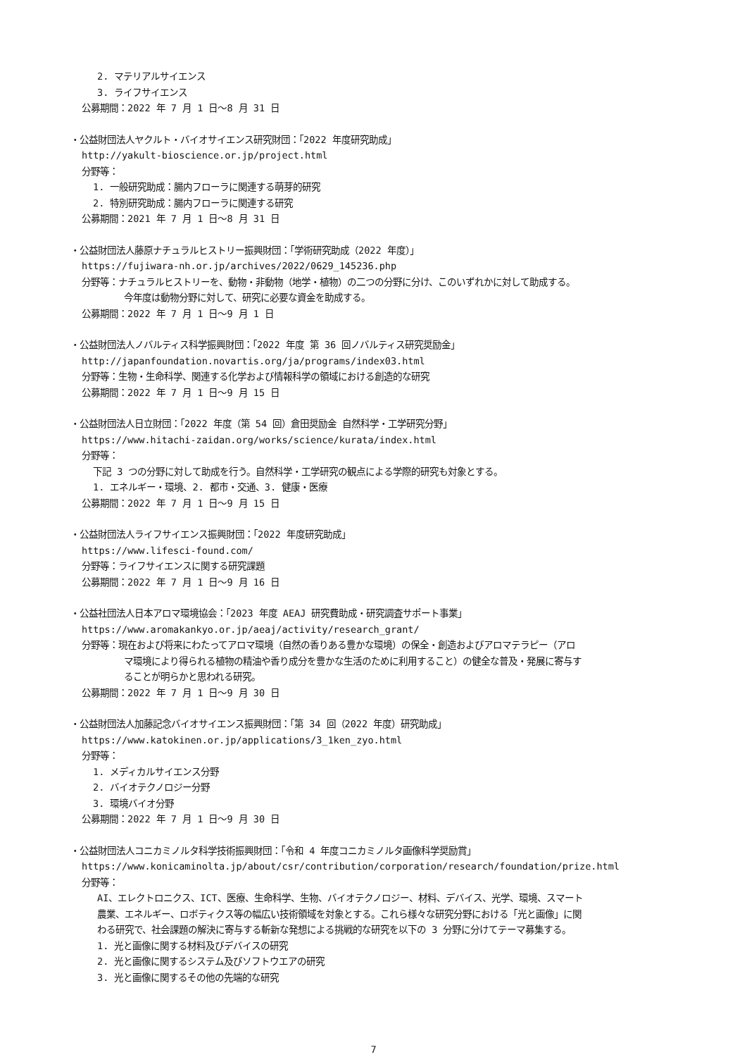2. マテリアルサイエンス
3. ライフサイエンス
公募期間：2022 年 7 月 1 日～8 月 31 日
・公益財団法人ヤクルト・バイオサイエンス研究財団：「2022 年度研究助成」
http://yakult-bioscience.or.jp/project.html
分野等：
1. 一般研究助成：腸内フローラに関連する萌芽的研究
2. 特別研究助成：腸内フローラに関連する研究
公募期間：2021 年 7 月 1 日～8 月 31 日
・公益財団法人藤原ナチュラルヒストリー振興財団：「学術研究助成（2022 年度）」
https://fujiwara-nh.or.jp/archives/2022/0629_145236.php
分野等：ナチュラルヒストリーを、動物・非動物（地学・植物）の二つの分野に分け、このいずれかに対して助成する。
今年度は動物分野に対して、研究に必要な資金を助成する。
公募期間：2022 年 7 月 1 日～9 月 1 日
・公益財団法人ノバルティス科学振興財団：「2022 年度 第 36 回ノバルティス研究奨励金」
http://japanfoundation.novartis.org/ja/programs/index03.html
分野等：生物・生命科学、関連する化学および情報科学の領域における創造的な研究
公募期間：2022 年 7 月 1 日～9 月 15 日
・公益財団法人日立財団：「2022 年度（第 54 回）倉田奨励金 自然科学・工学研究分野」
https://www.hitachi-zaidan.org/works/science/kurata/index.html
分野等：
下記 3 つの分野に対して助成を行う。自然科学・工学研究の観点による学際的研究も対象とする。
1. エネルギー・環境、2. 都市・交通、3. 健康・医療
公募期間：2022 年 7 月 1 日～9 月 15 日
・公益財団法人ライフサイエンス振興財団：「2022 年度研究助成」
https://www.lifesci-found.com/
分野等：ライフサイエンスに関する研究課題
公募期間：2022 年 7 月 1 日～9 月 16 日
・公益社団法人日本アロマ環境協会：「2023 年度 AEAJ 研究費助成・研究調査サポート事業」
https://www.aromakankyo.or.jp/aeaj/activity/research_grant/
分野等：現在および将来にわたってアロマ環境（自然の香りある豊かな環境）の保全・創造およびアロマテラピー（アロ
マ環境により得られる植物の精油や香り成分を豊かな生活のために利用すること）の健全な普及・発展に寄与す
ることが明らかと思われる研究。
公募期間：2022 年 7 月 1 日～9 月 30 日
・公益財団法人加藤記念バイオサイエンス振興財団：「第 34 回（2022 年度）研究助成」
https://www.katokinen.or.jp/applications/3_1ken_zyo.html
分野等：
1. メディカルサイエンス分野
2. バイオテクノロジー分野
3. 環境バイオ分野
公募期間：2022 年 7 月 1 日～9 月 30 日
・公益財団法人コニカミノルタ科学技術振興財団：「令和 4 年度コニカミノルタ画像科学奨励賞」
https://www.konicaminolta.jp/about/csr/contribution/corporation/research/foundation/prize.html
分野等：
AI、エレクトロニクス、ICT、医療、生命科学、生物、バイオテクノロジー、材料、デバイス、光学、環境、スマート
農業、エネルギー、ロボティクス等の幅広い技術領域を対象とする。これら様々な研究分野における「光と画像」に関
わる研究で、社会課題の解決に寄与する斬新な発想による挑戦的な研究を以下の 3 分野に分けてテーマ募集する。
1. 光と画像に関する材料及びデバイスの研究
2. 光と画像に関するシステム及びソフトウエアの研究
3. 光と画像に関するその他の先端的な研究
7